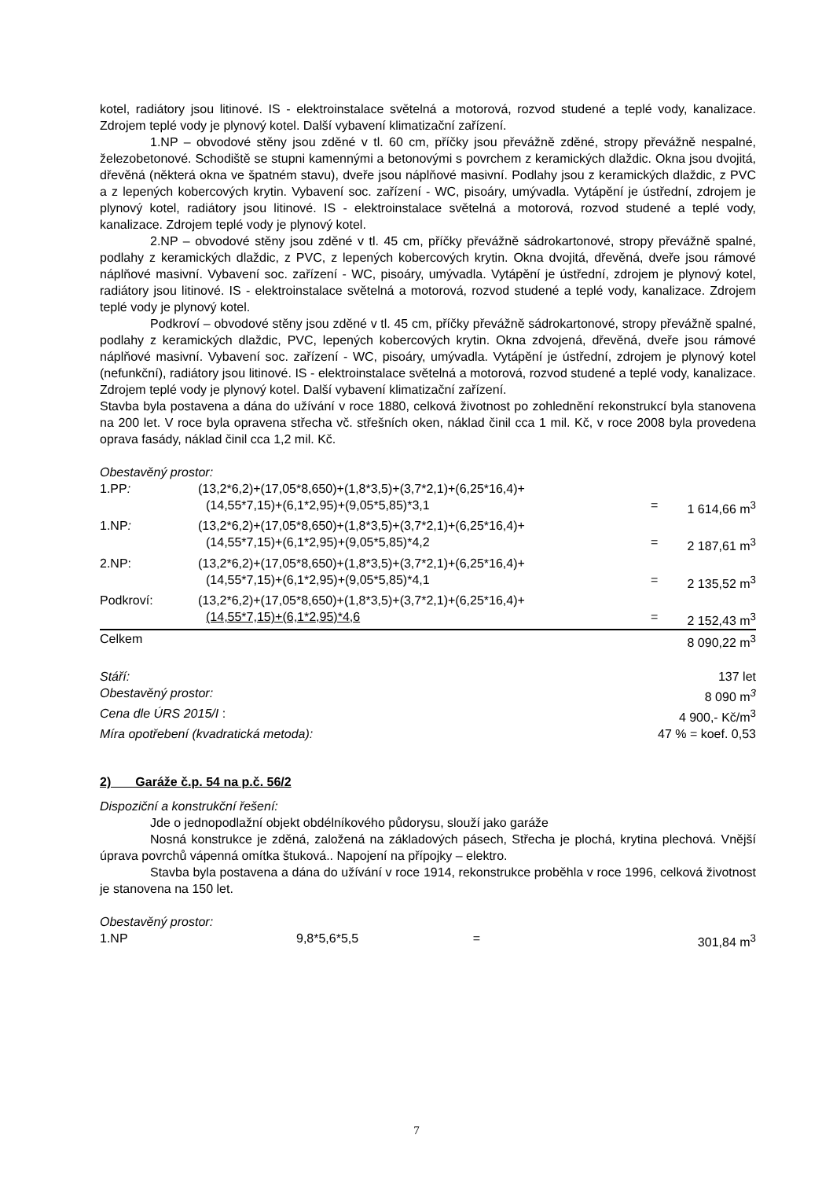kotel, radiátory jsou litinové. IS - elektroinstalace světelná a motorová, rozvod studené a teplé vody, kanalizace. Zdrojem teplé vody je plynový kotel. Další vybavení klimatizační zařízení.
1.NP – obvodové stěny jsou zděné v tl. 60 cm, příčky jsou převážně zděné, stropy převážně nespalné, železobetonové. Schodiště se stupni kamennými a betonovými s povrchem z keramických dlaždic. Okna jsou dvojitá, dřevěná (některá okna ve špatném stavu), dveře jsou náplňové masivní. Podlahy jsou z keramických dlaždic, z PVC a z lepených kobercových krytin. Vybavení soc. zařízení - WC, pisoáry, umývadla. Vytápění je ústřední, zdrojem je plynový kotel, radiátory jsou litinové. IS - elektroinstalace světelná a motorová, rozvod studené a teplé vody, kanalizace. Zdrojem teplé vody je plynový kotel.
2.NP – obvodové stěny jsou zděné v tl. 45 cm, příčky převážně sádrokartonové, stropy převážně spalné, podlahy z keramických dlaždic, z PVC, z lepených kobercových krytin. Okna dvojitá, dřevěná, dveře jsou rámové náplňové masivní. Vybavení soc. zařízení - WC, pisoáry, umývadla. Vytápění je ústřední, zdrojem je plynový kotel, radiátory jsou litinové. IS - elektroinstalace světelná a motorová, rozvod studené a teplé vody, kanalizace. Zdrojem teplé vody je plynový kotel.
Podkroví – obvodové stěny jsou zděné v tl. 45 cm, příčky převážně sádrokartonové, stropy převážně spalné, podlahy z keramických dlaždic, PVC, lepených kobercových krytin. Okna zdvojená, dřevěná, dveře jsou rámové náplňové masivní. Vybavení soc. zařízení - WC, pisoáry, umývadla. Vytápění je ústřední, zdrojem je plynový kotel (nefunkční), radiátory jsou litinové. IS - elektroinstalace světelná a motorová, rozvod studené a teplé vody, kanalizace. Zdrojem teplé vody je plynový kotel. Další vybavení klimatizační zařízení.
Stavba byla postavena a dána do užívání v roce 1880, celková životnost po zohlednění rekonstrukcí byla stanovena na 200 let. V roce byla opravena střecha vč. střešních oken, náklad činil cca 1 mil. Kč, v roce 2008 byla provedena oprava fasády, náklad činil cca 1,2 mil. Kč.
Obestavěný prostor:
| 1.PP : | (13,2*6,2)+(17,05*8,650)+(1,8*3,5)+(3,7*2,1)+(6,25*16,4)+ | | |
| | (14,55*7,15)+(6,1*2,95)+(9,05*5,85)*3,1 | = | 1 614,66 m<sup>3</sup> |
| 1.NP : | (13,2*6,2)+(17,05*8,650)+(1,8*3,5)+(3,7*2,1)+(6,25*16,4)+ | | |
| | (14,55*7,15)+(6,1*2,95)+(9,05*5,85)*4,2 | = | 2 187,61 m<sup>3</sup> |
| 2.NP: | (13,2*6,2)+(17,05*8,650)+(1,8*3,5)+(3,7*2,1)+(6,25*16,4)+ | | |
| | (14,55*7,15)+(6,1*2,95)+(9,05*5,85)*4,1 | = | 2 135,52 m<sup>3</sup> |
| Podkroví: | (13,2*6,2)+(17,05*8,650)+(1,8*3,5)+(3,7*2,1)+(6,25*16,4)+ | | |
| | (14,55*7,15)+(6,1*2,95)*4,6 | = | 2 152,43 m<sup>3</sup> |
| Celkem | | | 8 090,22 m<sup>3</sup> |
| Stáří: | 137 let |
| Obestavěný prostor: | 8 090 m<sup>3</sup> |
| Cena dle ÚRS 2015/I : | 4 900,- Kč/m<sup>3</sup> |
| Míra opotřebení (kvadratická metoda): | 47 % = koef. 0,53 |
2) Garáže č.p. 54 na p.č. 56/2
Dispoziční a konstrukční řešení:
Jde o jednopodlažní objekt obdélníkového půdorysu, slouží jako garáže
Nosná konstrukce je zděná, založená na základových pásech, Střecha je plochá, krytina plechová. Vnější úprava povrchů vápenná omítka štuková.. Napojení na přípojky – elektro.
Stavba byla postavena a dána do užívání v roce 1914, rekonstrukce proběhla v roce 1996, celková životnost je stanovena na 150 let.
Obestavěný prostor:
| 1.NP | 9,8*5,6*5,5 | = | 301,84 m<sup>3</sup> |
7